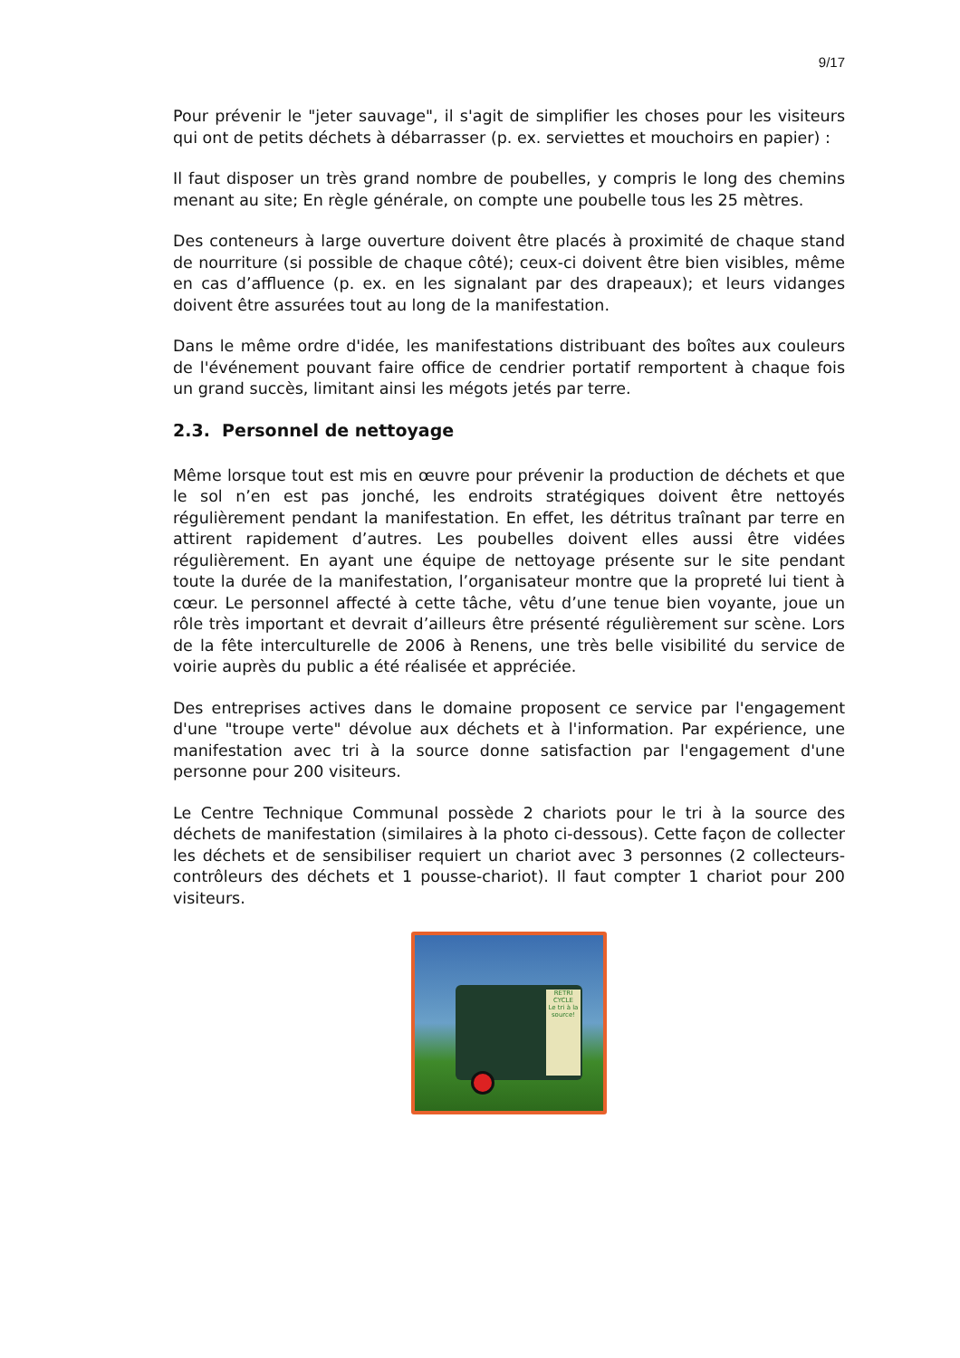9/17
Pour prévenir le "jeter sauvage", il s'agit de simplifier les choses pour les visiteurs qui ont de petits déchets à débarrasser (p. ex. serviettes et mouchoirs en papier) :
Il faut disposer un très grand nombre de poubelles, y compris le long des chemins menant au site; En règle générale, on compte une poubelle tous les 25 mètres.
Des conteneurs à large ouverture doivent être placés à proximité de chaque stand de nourriture (si possible de chaque côté); ceux-ci doivent être bien visibles, même en cas d’affluence (p. ex. en les signalant par des drapeaux); et leurs vidanges doivent être assurées tout au long de la manifestation.
Dans le même ordre d'idée, les manifestations distribuant des boîtes aux couleurs de l'événement pouvant faire office de cendrier portatif remportent à chaque fois un grand succès, limitant ainsi les mégots jetés par terre.
2.3. Personnel de nettoyage
Même lorsque tout est mis en œuvre pour prévenir la production de déchets et que le sol n’en est pas jonché, les endroits stratégiques doivent être nettoyés régulièrement pendant la manifestation. En effet, les détritus traînant par terre en attirent rapidement d’autres. Les poubelles doivent elles aussi être vidées régulièrement. En ayant une équipe de nettoyage présente sur le site pendant toute la durée de la manifestation, l’organisateur montre que la propreté lui tient à cœur. Le personnel affecté à cette tâche, vêtu d’une tenue bien voyante, joue un rôle très important et devrait d’ailleurs être présenté régulièrement sur scène. Lors de la fête interculturelle de 2006 à Renens, une très belle visibilité du service de voirie auprès du public a été réalisée et appréciée.
Des entreprises actives dans le domaine proposent ce service par l'engagement d'une "troupe verte" dévolue aux déchets et à l'information. Par expérience, une manifestation avec tri à la source donne satisfaction par l'engagement d'une personne pour 200 visiteurs.
Le Centre Technique Communal possède 2 chariots pour le tri à la source des déchets de manifestation (similaires à la photo ci-dessous). Cette façon de collecter les déchets et de sensibiliser requiert un chariot avec 3 personnes (2 collecteurs-contrôleurs des déchets et 1 pousse-chariot). Il faut compter 1 chariot pour 200 visiteurs.
RETRI CYCLE
Le tri à la source!